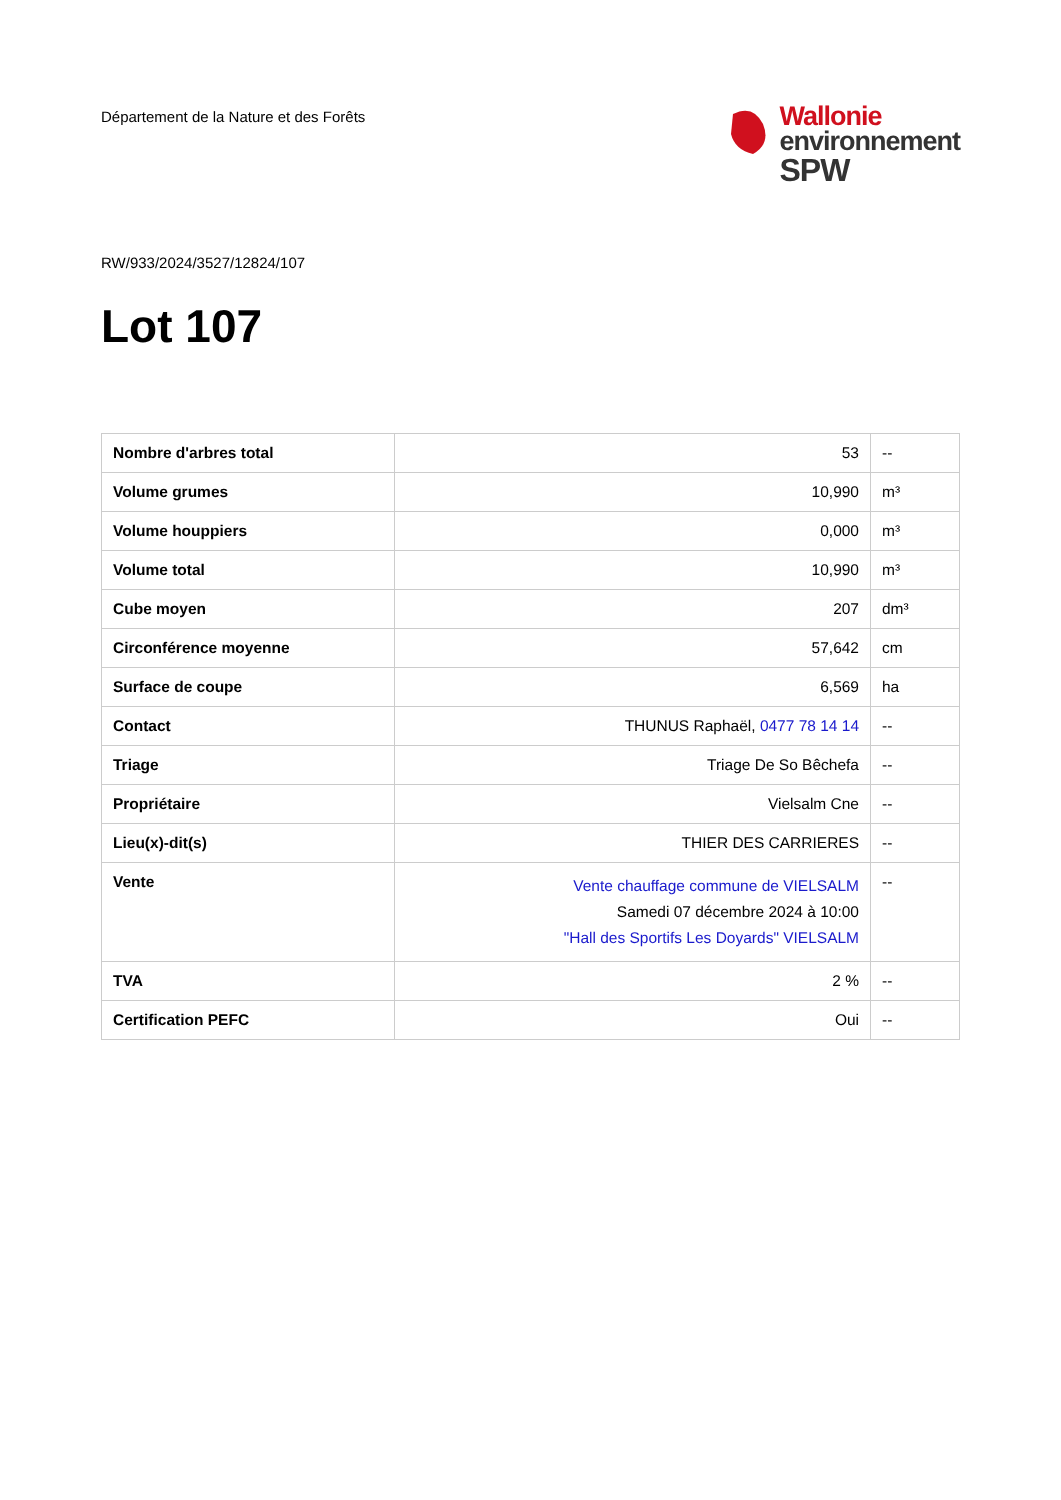Département de la Nature et des Forêts
Wallonie
environnement
SPW
RW/933/2024/3527/12824/107
Lot 107
| Nombre d'arbres total | 53 | -- |
| Volume grumes | 10,990 | m³ |
| Volume houppiers | 0,000 | m³ |
| Volume total | 10,990 | m³ |
| Cube moyen | 207 | dm³ |
| Circonférence moyenne | 57,642 | cm |
| Surface de coupe | 6,569 | ha |
| Contact | THUNUS Raphaël, 0477 78 14 14 | -- |
| Triage | Triage De So Bêchefa | -- |
| Propriétaire | Vielsalm Cne | -- |
| Lieu(x)-dit(s) | THIER DES CARRIERES | -- |
| Vente | Vente chauffage commune de VIELSALM Samedi 07 décembre 2024 à 10:00 "Hall des Sportifs Les Doyards" VIELSALM | -- |
| TVA | 2 % | -- |
| Certification PEFC | Oui | -- |